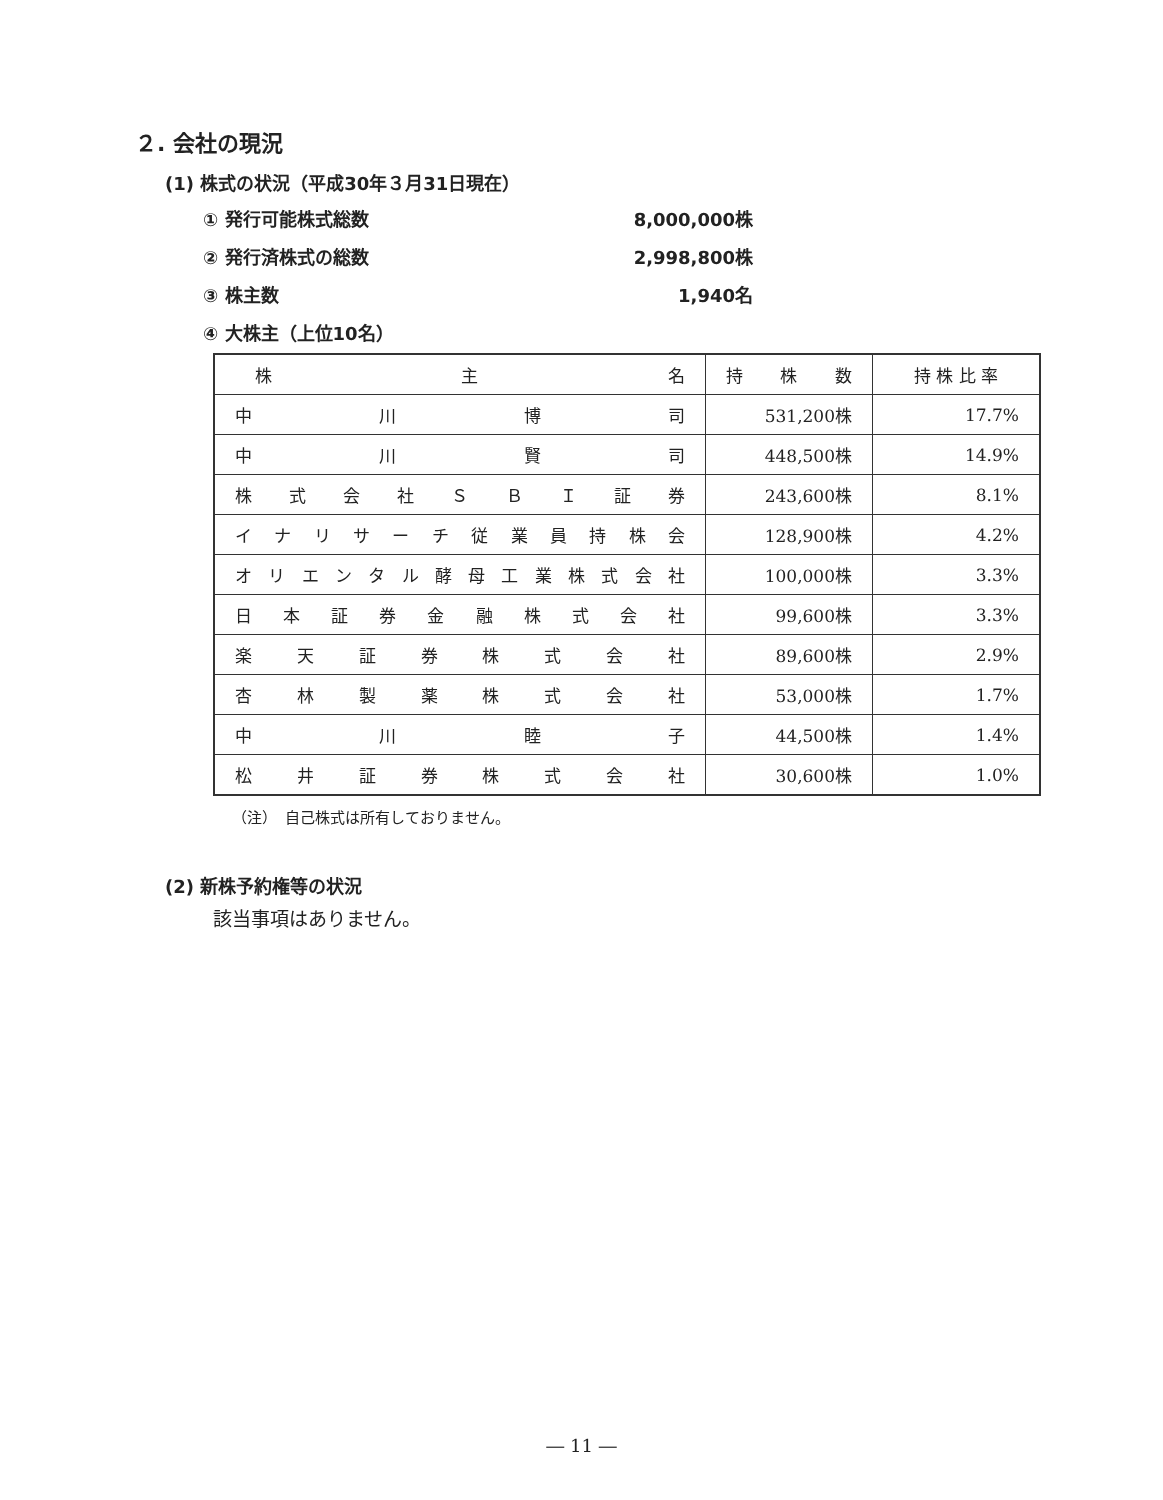２. 会社の現況
(1) 株式の状況（平成30年３月31日現在）
① 発行可能株式総数 8,000,000株
② 発行済株式の総数 2,998,800株
③ 株主数 1,940名
④ 大株主（上位10名）
| 株 主 名 | 持 株 数 | 持 株 比 率 |
| --- | --- | --- |
| 中 川 博 司 | 531,200株 | 17.7% |
| 中 川 賢 司 | 448,500株 | 14.9% |
| 株 式 会 社 Ｓ Ｂ Ｉ 証 券 | 243,600株 | 8.1% |
| イ ナ リ サ ー チ 従 業 員 持 株 会 | 128,900株 | 4.2% |
| オ リ エ ン タ ル 酵 母 工 業 株 式 会 社 | 100,000株 | 3.3% |
| 日 本 証 券 金 融 株 式 会 社 | 99,600株 | 3.3% |
| 楽 天 証 券 株 式 会 社 | 89,600株 | 2.9% |
| 杏 林 製 薬 株 式 会 社 | 53,000株 | 1.7% |
| 中 川 睦 子 | 44,500株 | 1.4% |
| 松 井 証 券 株 式 会 社 | 30,600株 | 1.0% |
（注）　自己株式は所有しておりません。
(2) 新株予約権等の状況
該当事項はありません。
― 11 ―